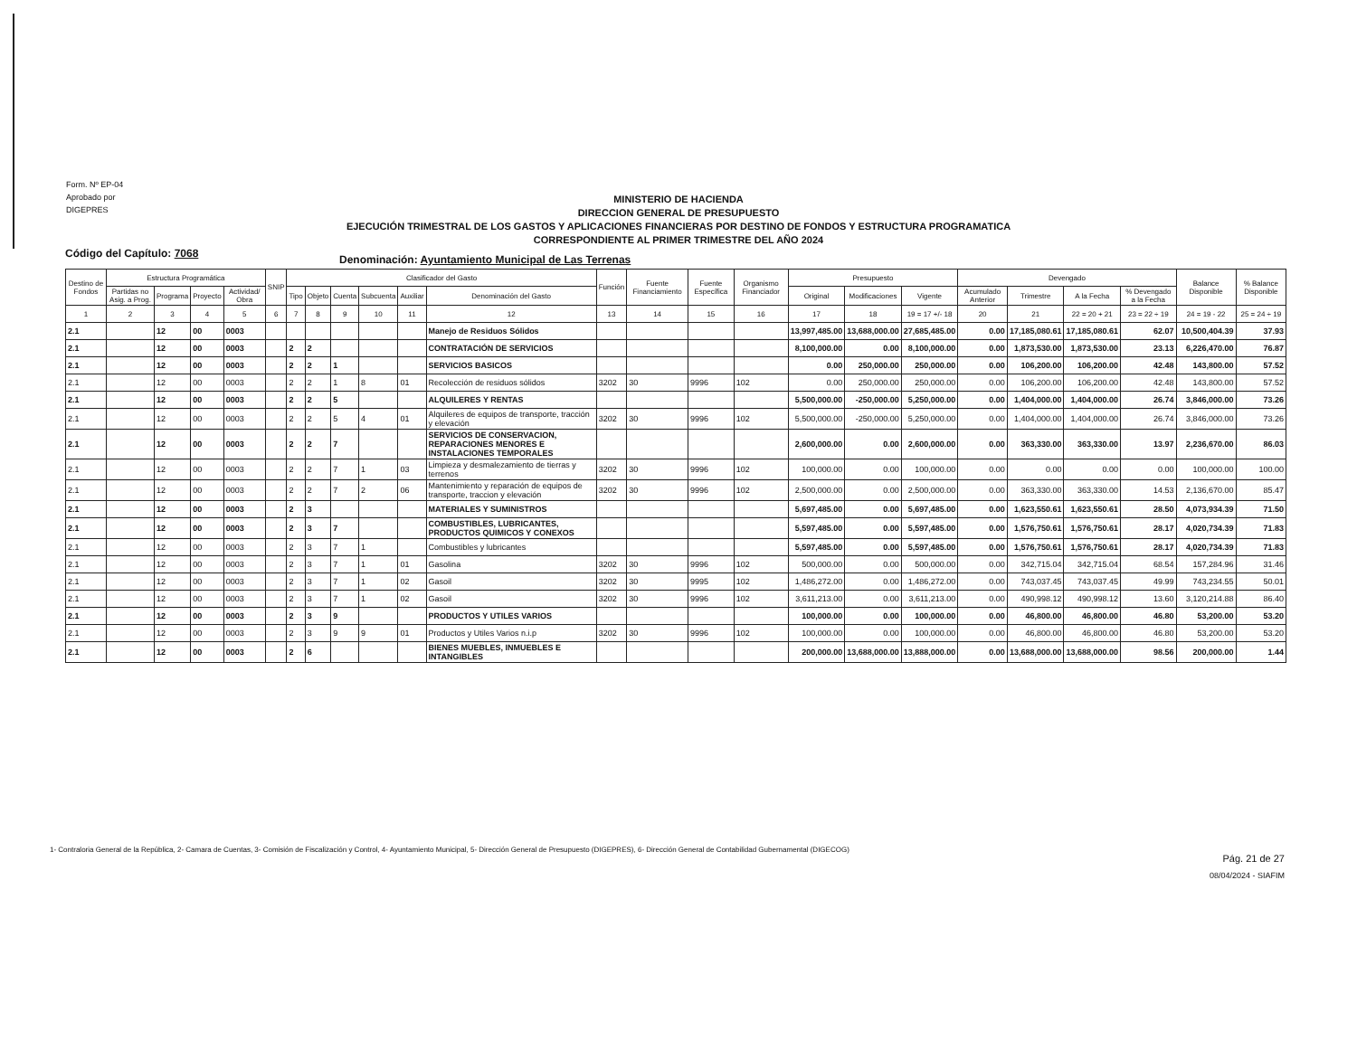Form. Nº EP-04
Aprobado por
DIGEPRES
MINISTERIO DE HACIENDA
DIRECCION GENERAL DE PRESUPUESTO
EJECUCIÓN TRIMESTRAL DE LOS GASTOS Y APLICACIONES FINANCIERAS POR DESTINO DE FONDOS Y ESTRUCTURA PROGRAMATICA
CORRESPONDIENTE AL PRIMER TRIMESTRE DEL AÑO 2024
Código del Capítulo: 7068
Denominación: Ayuntamiento Municipal de Las Terrenas
| Destino de Fondos | Estructura Programática | | | | SNIP | Clasificador del Gasto | | | | | | Función | Fuente Financiamiento | Fuente Específica | Organismo Financiador | Presupuesto | | | Devengado | | | | Balance Disponible | % Balance Disponible |
| --- | --- | --- | --- | --- | --- | --- | --- | --- | --- | --- | --- | --- | --- | --- | --- | --- | --- | --- | --- | --- | --- | --- | --- | --- |
| | Partidas no Asig. a Prog. | Programa | Proyecto | Actividad/ Obra | | Tipo | Objeto | Cuenta | Subcuenta | Auxiliar | Denominación del Gasto | | | | | Original | Modificaciones | Vigente | Acumulado Anterior | Trimestre | A la Fecha | % Devengado a la Fecha | | |
| 1 | 2 | 3 | 4 | 5 | 6 | 7 | 8 | 9 | 10 | 11 | 12 | 13 | 14 | 15 | 16 | 17 | 18 | 19 = 17 +/- 18 | 20 | 21 | 22 = 20 + 21 | 23 = 22 ÷ 19 | 24 = 19 - 22 | 25 = 24 ÷ 19 |
| 2.1 | | 12 | 00 | 0003 | | | | | | | Manejo de Residuos Sólidos | | | | | 13,997,485.00 | 13,688,000.00 | 27,685,485.00 | 0.00 | 17,185,080.61 | 17,185,080.61 | 62.07 | 10,500,404.39 | 37.93 |
| 2.1 | | 12 | 00 | 0003 | | 2 | 2 | | | | CONTRATACIÓN DE SERVICIOS | | | | | 8,100,000.00 | 0.00 | 8,100,000.00 | 0.00 | 1,873,530.00 | 1,873,530.00 | 23.13 | 6,226,470.00 | 76.87 |
| 2.1 | | 12 | 00 | 0003 | | 2 | 2 | 1 | | | SERVICIOS BASICOS | | | | | 0.00 | 250,000.00 | 250,000.00 | 0.00 | 106,200.00 | 106,200.00 | 42.48 | 143,800.00 | 57.52 |
| 2.1 | | 12 | 00 | 0003 | | 2 | 2 | 1 | 8 | 01 | Recolección de residuos sólidos | 3202 | 30 | 9996 | 102 | 0.00 | 250,000.00 | 250,000.00 | 0.00 | 106,200.00 | 106,200.00 | 42.48 | 143,800.00 | 57.52 |
| 2.1 | | 12 | 00 | 0003 | | 2 | 2 | 5 | | | ALQUILERES Y RENTAS | | | | | 5,500,000.00 | -250,000.00 | 5,250,000.00 | 0.00 | 1,404,000.00 | 1,404,000.00 | 26.74 | 3,846,000.00 | 73.26 |
| 2.1 | | 12 | 00 | 0003 | | 2 | 2 | 5 | 4 | 01 | Alquileres de equipos de transporte, tracción y elevación | 3202 | 30 | 9996 | 102 | 5,500,000.00 | -250,000.00 | 5,250,000.00 | 0.00 | 1,404,000.00 | 1,404,000.00 | 26.74 | 3,846,000.00 | 73.26 |
| 2.1 | | 12 | 00 | 0003 | | 2 | 2 | 7 | | | SERVICIOS DE CONSERVACION, REPARACIONES MENORES E INSTALACIONES TEMPORALES | | | | | 2,600,000.00 | 0.00 | 2,600,000.00 | 0.00 | 363,330.00 | 363,330.00 | 13.97 | 2,236,670.00 | 86.03 |
| 2.1 | | 12 | 00 | 0003 | | 2 | 2 | 7 | 1 | 03 | Limpieza y desmalezamiento de tierras y terrenos | 3202 | 30 | 9996 | 102 | 100,000.00 | 0.00 | 100,000.00 | 0.00 | 0.00 | 0.00 | 0.00 | 100,000.00 | 100.00 |
| 2.1 | | 12 | 00 | 0003 | | 2 | 2 | 7 | 2 | 06 | Mantenimiento y reparación de equipos de transporte, traccion y elevación | 3202 | 30 | 9996 | 102 | 2,500,000.00 | 0.00 | 2,500,000.00 | 0.00 | 363,330.00 | 363,330.00 | 14.53 | 2,136,670.00 | 85.47 |
| 2.1 | | 12 | 00 | 0003 | | 2 | 3 | | | | MATERIALES Y SUMINISTROS | | | | | 5,697,485.00 | 0.00 | 5,697,485.00 | 0.00 | 1,623,550.61 | 1,623,550.61 | 28.50 | 4,073,934.39 | 71.50 |
| 2.1 | | 12 | 00 | 0003 | | 2 | 3 | 7 | | | COMBUSTIBLES, LUBRICANTES, PRODUCTOS QUIMICOS Y CONEXOS | | | | | 5,597,485.00 | 0.00 | 5,597,485.00 | 0.00 | 1,576,750.61 | 1,576,750.61 | 28.17 | 4,020,734.39 | 71.83 |
| 2.1 | | 12 | 00 | 0003 | | 2 | 3 | 7 | 1 | | Combustibles y lubricantes | | | | | 5,597,485.00 | 0.00 | 5,597,485.00 | 0.00 | 1,576,750.61 | 1,576,750.61 | 28.17 | 4,020,734.39 | 71.83 |
| 2.1 | | 12 | 00 | 0003 | | 2 | 3 | 7 | 1 | 01 | Gasolina | 3202 | 30 | 9996 | 102 | 500,000.00 | 0.00 | 500,000.00 | 0.00 | 342,715.04 | 342,715.04 | 68.54 | 157,284.96 | 31.46 |
| 2.1 | | 12 | 00 | 0003 | | 2 | 3 | 7 | 1 | 02 | Gasoil | 3202 | 30 | 9995 | 102 | 1,486,272.00 | 0.00 | 1,486,272.00 | 0.00 | 743,037.45 | 743,037.45 | 49.99 | 743,234.55 | 50.01 |
| 2.1 | | 12 | 00 | 0003 | | 2 | 3 | 7 | 1 | 02 | Gasoil | 3202 | 30 | 9996 | 102 | 3,611,213.00 | 0.00 | 3,611,213.00 | 0.00 | 490,998.12 | 490,998.12 | 13.60 | 3,120,214.88 | 86.40 |
| 2.1 | | 12 | 00 | 0003 | | 2 | 3 | 9 | | | PRODUCTOS Y UTILES VARIOS | | | | | 100,000.00 | 0.00 | 100,000.00 | 0.00 | 46,800.00 | 46,800.00 | 46.80 | 53,200.00 | 53.20 |
| 2.1 | | 12 | 00 | 0003 | | 2 | 3 | 9 | 9 | 01 | Productos y Utiles Varios n.i.p | 3202 | 30 | 9996 | 102 | 100,000.00 | 0.00 | 100,000.00 | 0.00 | 46,800.00 | 46,800.00 | 46.80 | 53,200.00 | 53.20 |
| 2.1 | | 12 | 00 | 0003 | | 2 | 6 | | | | BIENES MUEBLES, INMUEBLES E INTANGIBLES | | | | | 200,000.00 | 13,688,000.00 | 13,888,000.00 | 0.00 | 13,688,000.00 | 13,688,000.00 | 98.56 | 200,000.00 | 1.44 |
1- Contraloria General de la República, 2- Camara de Cuentas, 3- Comisión de Fiscalización y Control, 4- Ayuntamiento Municipal, 5- Dirección General de Presupuesto (DIGEPRES), 6- Dirección General de Contabilidad Gubernamental (DIGECOG)
Pág. 21 de 27
08/04/2024 - SIAFIM